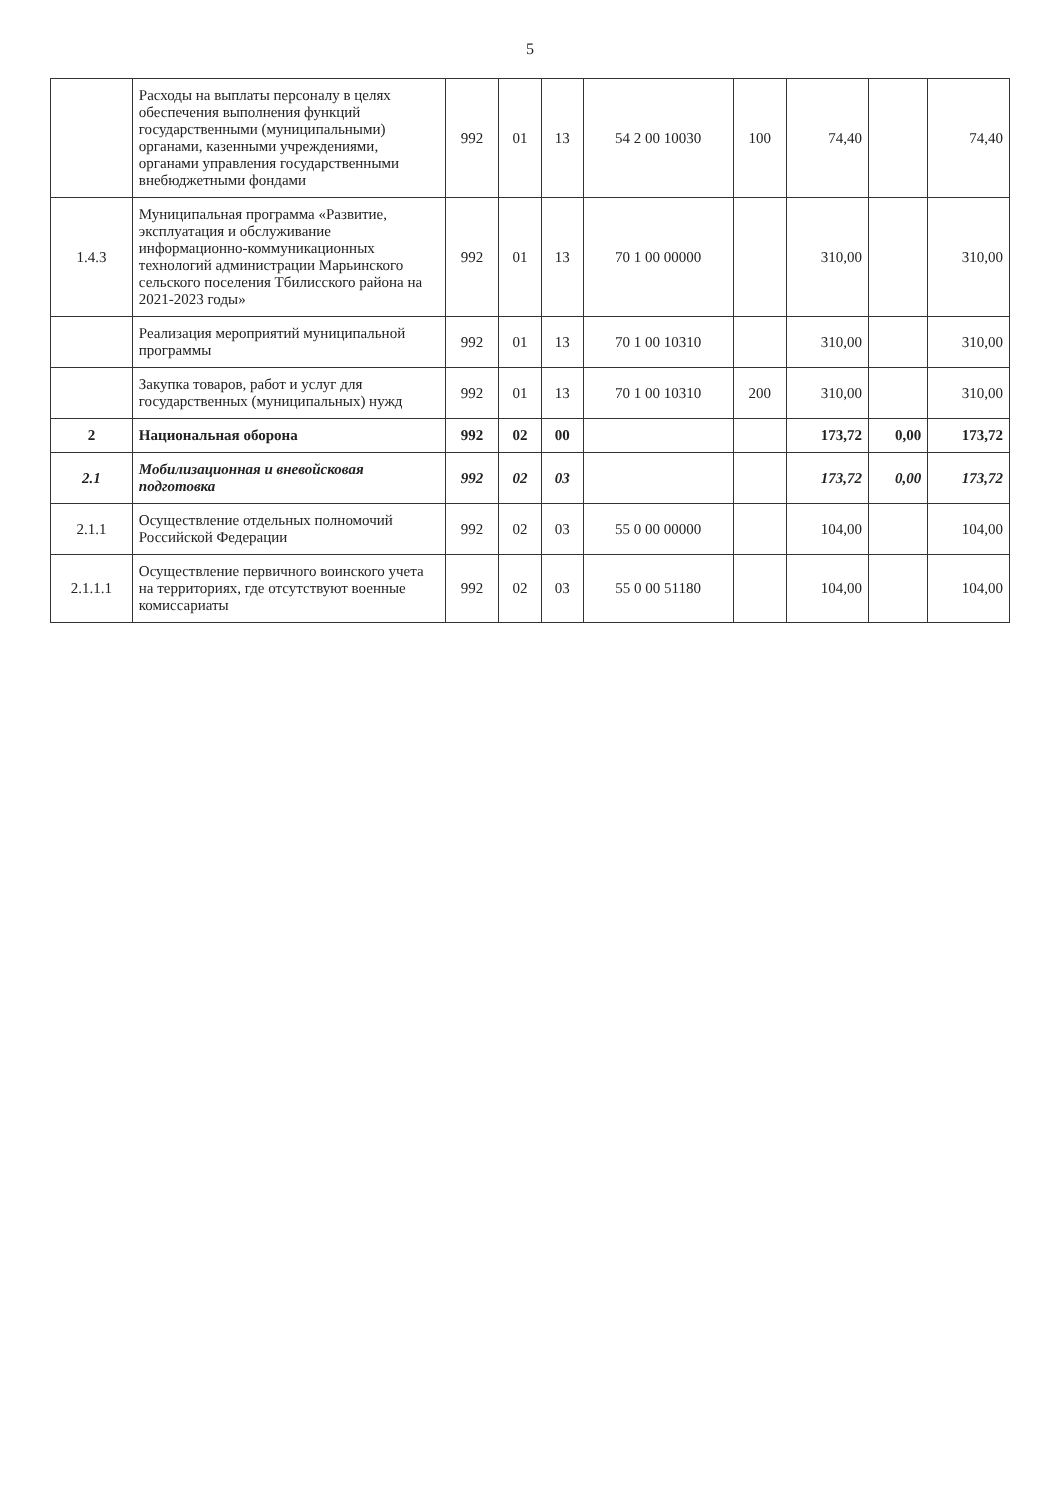5
| | Расходы на выплаты персоналу в целях обеспечения выполнения функций государственными (муниципальными) органами, казенными учреждениями, органами управления государственными внебюджетными фондами | 992 | 01 | 13 | 54 2 00 10030 | 100 | 74,40 | | 74,40 |
| 1.4.3 | Муниципальная программа «Развитие, эксплуатация и обслуживание информационно-коммуникационных технологий администрации Марьинского сельского поселения Тбилисского района на 2021-2023 годы» | 992 | 01 | 13 | 70 1 00 00000 | | 310,00 | | 310,00 |
| | Реализация мероприятий муниципальной программы | 992 | 01 | 13 | 70 1 00 10310 | | 310,00 | | 310,00 |
| | Закупка товаров, работ и услуг для государственных (муниципальных) нужд | 992 | 01 | 13 | 70 1 00 10310 | 200 | 310,00 | | 310,00 |
| 2 | Национальная оборона | 992 | 02 | 00 | | | 173,72 | 0,00 | 173,72 |
| 2.1 | Мобилизационная и вневойсковая подготовка | 992 | 02 | 03 | | | 173,72 | 0,00 | 173,72 |
| 2.1.1 | Осуществление отдельных полномочий Российской Федерации | 992 | 02 | 03 | 55 0 00 00000 | | 104,00 | | 104,00 |
| 2.1.1.1 | Осуществление первичного воинского учета на территориях, где отсутствуют военные комиссариаты | 992 | 02 | 03 | 55 0 00 51180 | | 104,00 | | 104,00 |